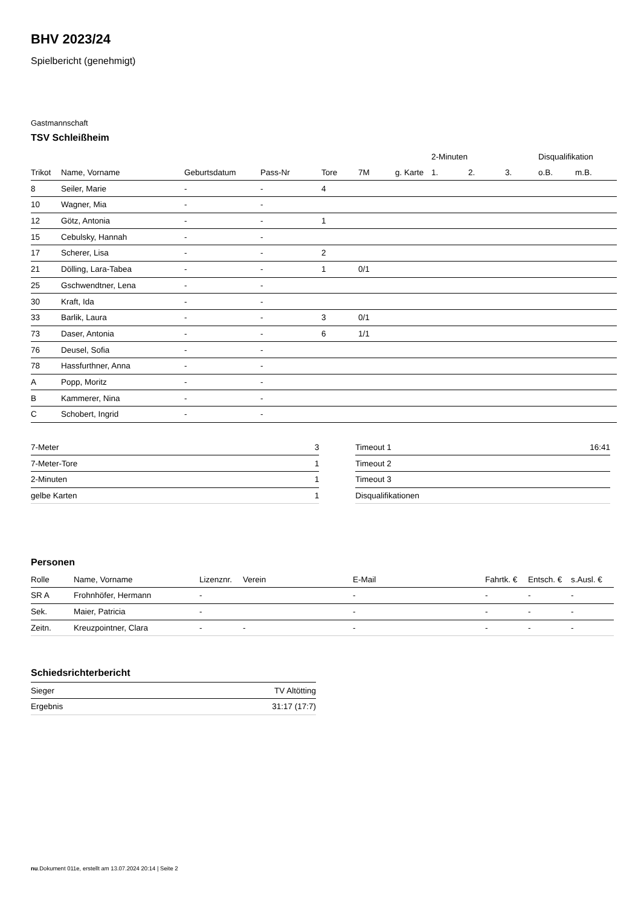BHV 2023/24
Spielbericht (genehmigt)
Gastmannschaft
TSV Schleißheim
| | | | | | | | 2-Minuten | | | Disqualifikation | |
| --- | --- | --- | --- | --- | --- | --- | --- | --- | --- | --- | --- |
| Trikot | Name, Vorname | Geburtsdatum | Pass-Nr | Tore | 7M | g. Karte | 1. | 2. | 3. | o.B. | m.B. |
| 8 | Seiler, Marie | - | - | 4 | | | | | | | |
| 10 | Wagner, Mia | - | - | | | | | | | | |
| 12 | Götz, Antonia | - | - | 1 | | | | | | | |
| 15 | Cebulsky, Hannah | - | - | | | | | | | | |
| 17 | Scherer, Lisa | - | - | 2 | | | | | | | |
| 21 | Dölling, Lara-Tabea | - | - | 1 | 0/1 | | | | | | |
| 25 | Gschwendtner, Lena | - | - | | | | | | | | |
| 30 | Kraft, Ida | - | - | | | | | | | | |
| 33 | Barlik, Laura | - | - | 3 | 0/1 | | | | | | |
| 73 | Daser, Antonia | - | - | 6 | 1/1 | | | | | | |
| 76 | Deusel, Sofia | - | - | | | | | | | | |
| 78 | Hassfurthner, Anna | - | - | | | | | | | | |
| A | Popp, Moritz | - | - | | | | | | | | |
| B | Kammerer, Nina | - | - | | | | | | | | |
| C | Schobert, Ingrid | - | - | | | | | | | | |
| 7-Meter | 3 |
| 7-Meter-Tore | 1 |
| 2-Minuten | 1 |
| gelbe Karten | 1 |
| Timeout 1 | 16:41 |
| Timeout 2 | |
| Timeout 3 | |
| Disqualifikationen | |
Personen
| Rolle | Name, Vorname | Lizenznr. | Verein | E-Mail | Fahrtk. € | Entsch. € | s.Ausl. € |
| --- | --- | --- | --- | --- | --- | --- | --- |
| SR A | Frohnhöfer, Hermann | - | | - | - | - | - |
| Sek. | Maier, Patricia | - | | - | - | - | - |
| Zeitn. | Kreuzpointner, Clara | - | - | - | - | - | - |
Schiedsrichterbericht
| Sieger | TV Altötting |
| Ergebnis | 31:17 (17:7) |
nu.Dokument 011e, erstellt am 13.07.2024 20:14 | Seite 2